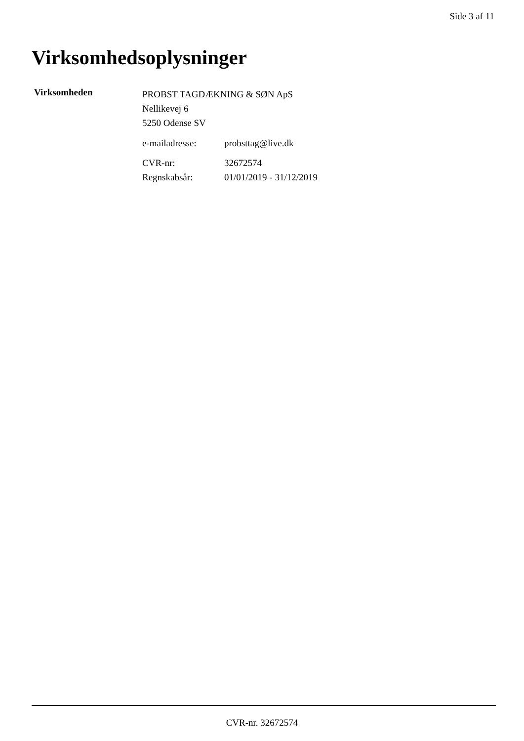Side 3 af 11
Virksomhedsoplysninger
Virksomheden
PROBST TAGDÆKNING & SØN ApS
Nellikevej 6
5250 Odense SV
| e-mailadresse: | probsttag@live.dk |
| CVR-nr: | 32672574 |
| Regnskabsår: | 01/01/2019 - 31/12/2019 |
CVR-nr. 32672574